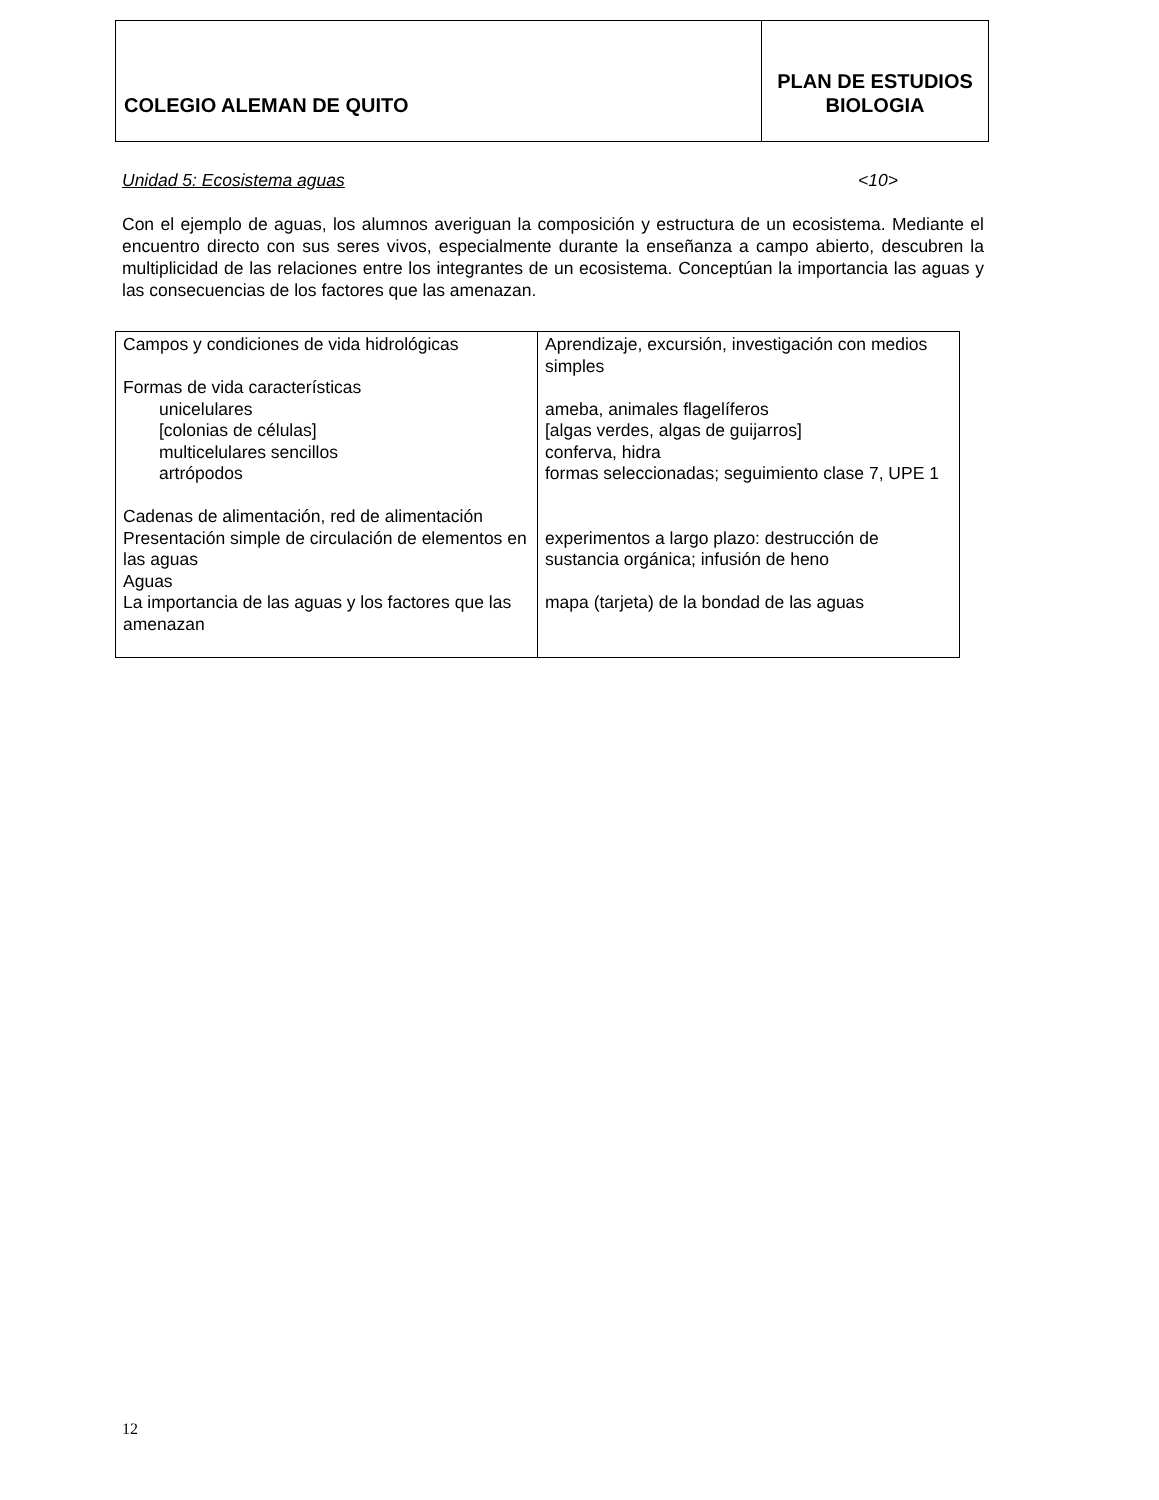| COLEGIO ALEMAN DE QUITO | PLAN DE ESTUDIOS BIOLOGIA |
Unidad 5: Ecosistema aguas <10>
Con el ejemplo de aguas, los alumnos averiguan la composición y estructura de un ecosistema. Mediante el encuentro directo con sus seres vivos, especialmente durante la enseñanza a campo abierto, descubren la multiplicidad de las relaciones entre los integrantes de un ecosistema. Conceptúan la importancia las aguas y las consecuencias de los factores que las amenazan.
| Campos y condiciones de vida hidrológicas Formas de vida características unicelulares [colonias de células] multicelulares sencillos artrópodos Cadenas de alimentación, red de alimentación Presentación simple de circulación de elementos en las aguas Aguas La importancia de las aguas y los factores que las amenazan | Aprendizaje, excursión, investigación con medios simples ameba, animales flagelíferos [algas verdes, algas de guijarros] conferva, hidra formas seleccionadas; seguimiento clase 7, UPE 1 experimentos a largo plazo: destrucción de sustancia orgánica; infusión de heno mapa (tarjeta) de la bondad de las aguas |
12